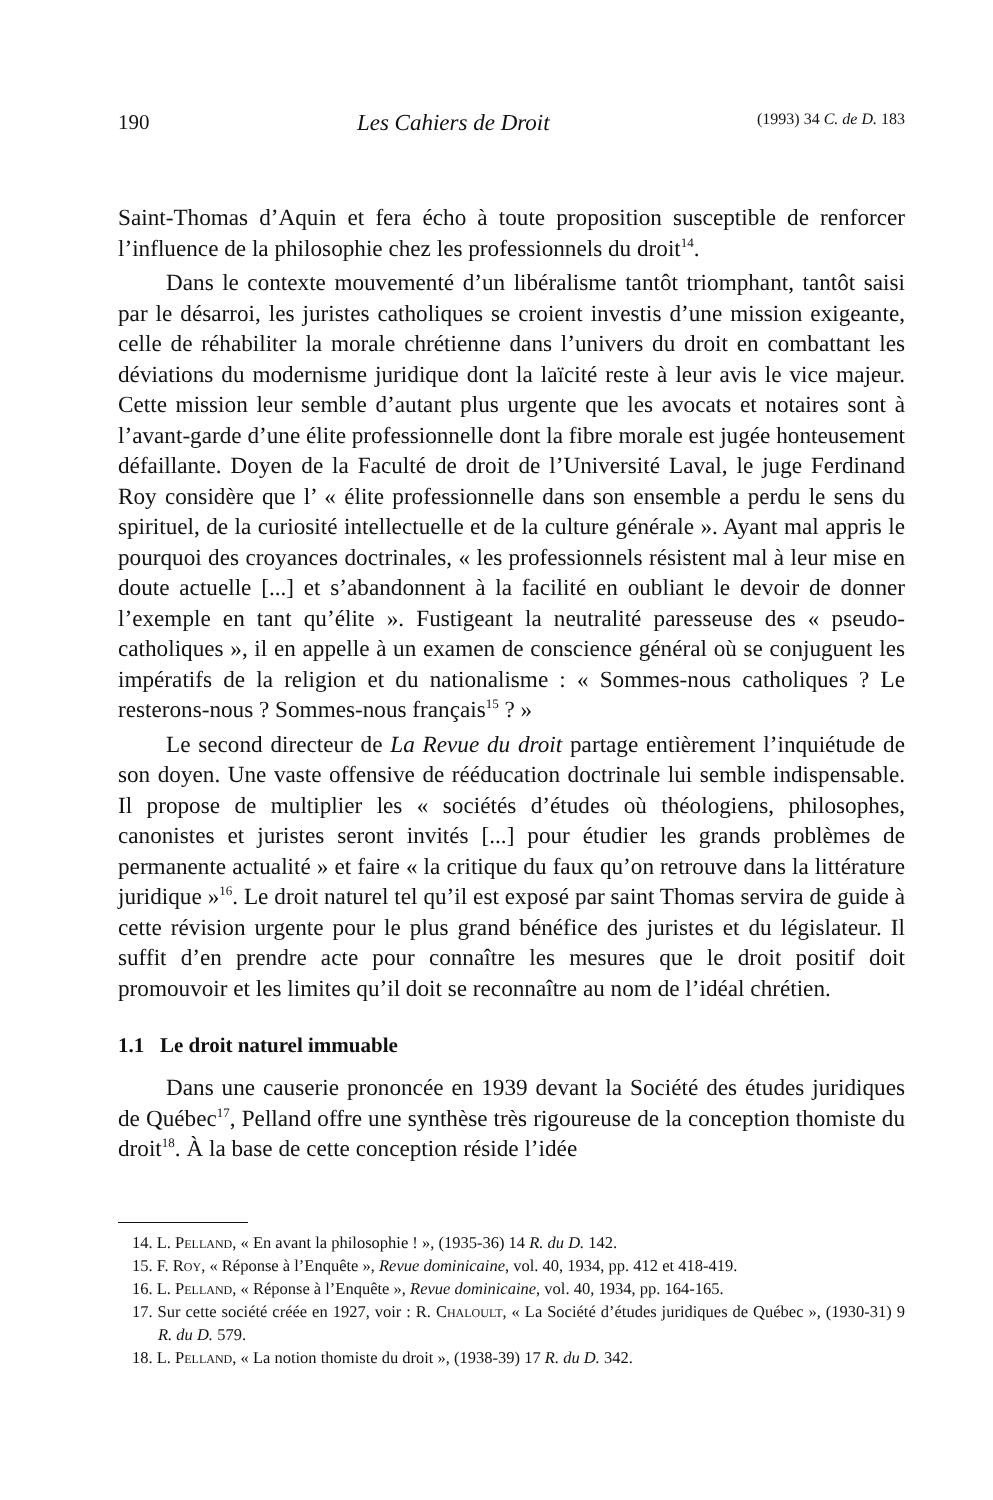190 Les Cahiers de Droit (1993) 34 C. de D. 183
Saint-Thomas d’Aquin et fera écho à toute proposition susceptible de renforcer l’influence de la philosophie chez les professionnels du droit<sup>14</sup>.
Dans le contexte mouvementé d’un libéralisme tantôt triomphant, tantôt saisi par le désarroi, les juristes catholiques se croient investis d’une mission exigeante, celle de réhabiliter la morale chrétienne dans l’univers du droit en combattant les déviations du modernisme juridique dont la laïcité reste à leur avis le vice majeur. Cette mission leur semble d’autant plus urgente que les avocats et notaires sont à l’avant-garde d’une élite professionnelle dont la fibre morale est jugée honteusement défaillante. Doyen de la Faculté de droit de l’Université Laval, le juge Ferdinand Roy considère que l’ « élite professionnelle dans son ensemble a perdu le sens du spirituel, de la curiosité intellectuelle et de la culture générale ». Ayant mal appris le pourquoi des croyances doctrinales, « les professionnels résistent mal à leur mise en doute actuelle [...] et s’abandonnent à la facilité en oubliant le devoir de donner l’exemple en tant qu’élite ». Fustigeant la neutralité paresseuse des « pseudo-catholiques », il en appelle à un examen de conscience général où se conjuguent les impératifs de la religion et du nationalisme : « Sommes-nous catholiques ? Le resterons-nous ? Sommes-nous français<sup>15</sup> ? »
Le second directeur de La Revue du droit partage entièrement l’inquiétude de son doyen. Une vaste offensive de rééducation doctrinale lui semble indispensable. Il propose de multiplier les « sociétés d’études où théologiens, philosophes, canonistes et juristes seront invités [...] pour étudier les grands problèmes de permanente actualité » et faire « la critique du faux qu’on retrouve dans la littérature juridique »<sup>16</sup>. Le droit naturel tel qu’il est exposé par saint Thomas servira de guide à cette révision urgente pour le plus grand bénéfice des juristes et du législateur. Il suffit d’en prendre acte pour connaître les mesures que le droit positif doit promouvoir et les limites qu’il doit se reconnaître au nom de l’idéal chrétien.
1.1 Le droit naturel immuable
Dans une causerie prononcée en 1939 devant la Société des études juridiques de Québec<sup>17</sup>, Pelland offre une synthèse très rigoureuse de la conception thomiste du droit<sup>18</sup>. À la base de cette conception réside l’idée
14. L. Pelland, « En avant la philosophie ! », (1935-36) 14 R. du D. 142.
15. F. Roy, « Réponse à l’Enquête », Revue dominicaine, vol. 40, 1934, pp. 412 et 418-419.
16. L. Pelland, « Réponse à l’Enquête », Revue dominicaine, vol. 40, 1934, pp. 164-165.
17. Sur cette société créée en 1927, voir : R. Chaloult, « La Société d’études juridiques de Québec », (1930-31) 9 R. du D. 579.
18. L. Pelland, « La notion thomiste du droit », (1938-39) 17 R. du D. 342.